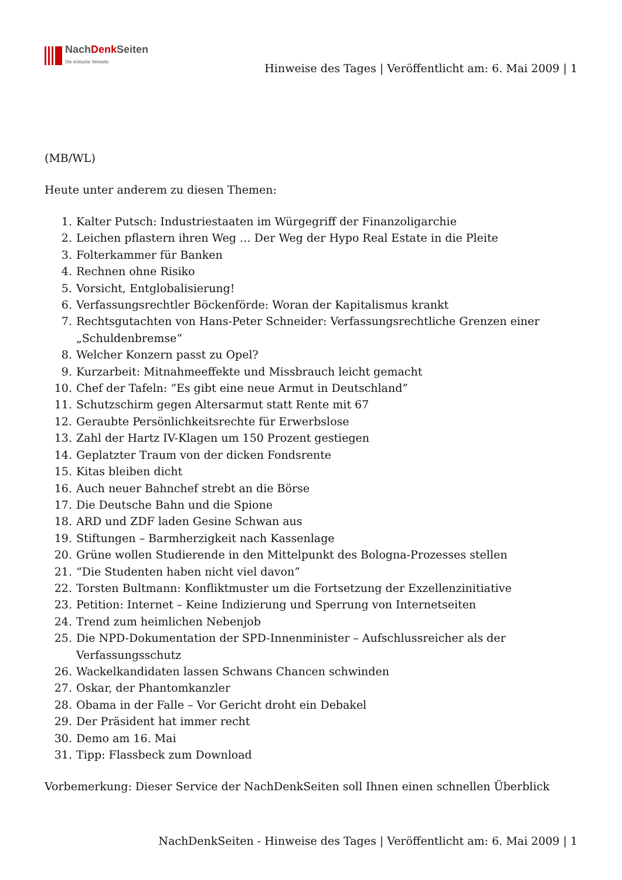NachDenk Seiten
Die kritische Website
Hinweise des Tages | Veröffentlicht am: 6. Mai 2009 | 1
(MB/WL)
Heute unter anderem zu diesen Themen:
1. Kalter Putsch: Industriestaaten im Würgegriff der Finanzoligarchie
2. Leichen pflastern ihren Weg … Der Weg der Hypo Real Estate in die Pleite
3. Folterkammer für Banken
4. Rechnen ohne Risiko
5. Vorsicht, Entglobalisierung!
6. Verfassungsrechtler Böckenförde: Woran der Kapitalismus krankt
7. Rechtsgutachten von Hans-Peter Schneider: Verfassungsrechtliche Grenzen einer „Schuldenbremse“
8. Welcher Konzern passt zu Opel?
9. Kurzarbeit: Mitnahmeeffekte und Missbrauch leicht gemacht
10. Chef der Tafeln: “Es gibt eine neue Armut in Deutschland”
11. Schutzschirm gegen Altersarmut statt Rente mit 67
12. Geraubte Persönlichkeitsrechte für Erwerbslose
13. Zahl der Hartz IV-Klagen um 150 Prozent gestiegen
14. Geplatzter Traum von der dicken Fondsrente
15. Kitas bleiben dicht
16. Auch neuer Bahnchef strebt an die Börse
17. Die Deutsche Bahn und die Spione
18. ARD und ZDF laden Gesine Schwan aus
19. Stiftungen – Barmherzigkeit nach Kassenlage
20. Grüne wollen Studierende in den Mittelpunkt des Bologna-Prozesses stellen
21. “Die Studenten haben nicht viel davon”
22. Torsten Bultmann: Konfliktmuster um die Fortsetzung der Exzellenzinitiative
23. Petition: Internet – Keine Indizierung und Sperrung von Internetseiten
24. Trend zum heimlichen Nebenjob
25. Die NPD-Dokumentation der SPD-Innenminister – Aufschlussreicher als der Verfassungsschutz
26. Wackelkandidaten lassen Schwans Chancen schwinden
27. Oskar, der Phantomkanzler
28. Obama in der Falle – Vor Gericht droht ein Debakel
29. Der Präsident hat immer recht
30. Demo am 16. Mai
31. Tipp: Flassbeck zum Download
Vorbemerkung: Dieser Service der NachDenkSeiten soll Ihnen einen schnellen Überblick
NachDenkSeiten - Hinweise des Tages | Veröffentlicht am: 6. Mai 2009 | 1